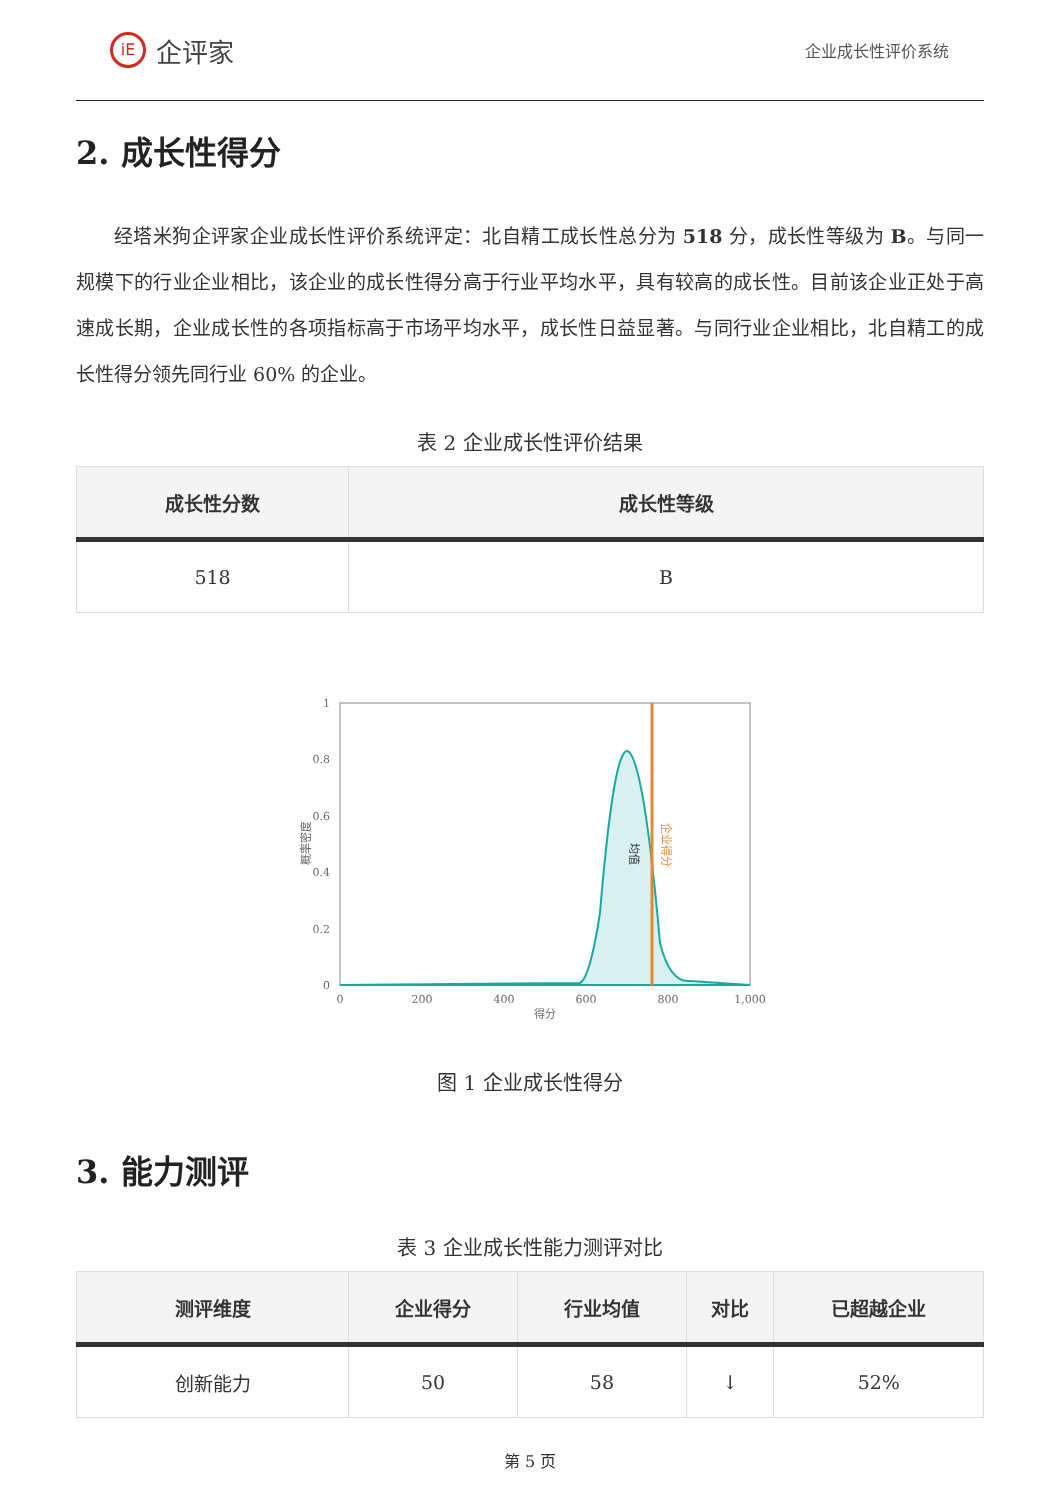iE 企评家
企业成长性评价系统
2. 成长性得分
经塔米狗企评家企业成长性评价系统评定：北自精工成长性总分为 518 分，成长性等级为 B。与同一规模下的行业企业相比，该企业的成长性得分高于行业平均水平，具有较高的成长性。目前该企业正处于高速成长期，企业成长性的各项指标高于市场平均水平，成长性日益显著。与同行业企业相比，北自精工的成长性得分领先同行业 60% 的企业。
表 2 企业成长性评价结果
| 成长性分数 | 成长性等级 |
| --- | --- |
| 518 | B |
1
0.8
0.6
0.4
0.2
0
0
200
400
600
800
1,000
得分
概率密度
均值
企业得分
图 1 企业成长性得分
3. 能力测评
表 3 企业成长性能力测评对比
| 测评维度 | 企业得分 | 行业均值 | 对比 | 已超越企业 |
| --- | --- | --- | --- | --- |
| 创新能力 | 50 | 58 | ↓ | 52% |
第 5 页